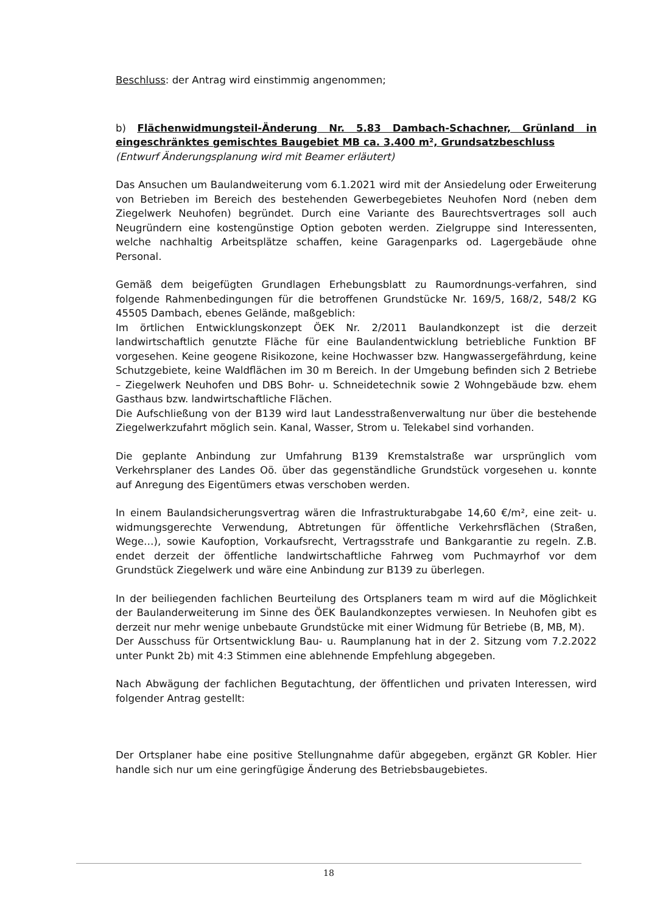Beschluss: der Antrag wird einstimmig angenommen;
b) Flächenwidmungsteil-Änderung Nr. 5.83 Dambach-Schachner, Grünland in eingeschränktes gemischtes Baugebiet MB ca. 3.400 m², Grundsatzbeschluss
(Entwurf Änderungsplanung wird mit Beamer erläutert)
Das Ansuchen um Baulandweiterung vom 6.1.2021 wird mit der Ansiedelung oder Erweiterung von Betrieben im Bereich des bestehenden Gewerbegebietes Neuhofen Nord (neben dem Ziegelwerk Neuhofen) begründet. Durch eine Variante des Baurechtsvertrages soll auch Neugründern eine kostengünstige Option geboten werden. Zielgruppe sind Interessenten, welche nachhaltig Arbeitsplätze schaffen, keine Garagenparks od. Lagergebäude ohne Personal.
Gemäß dem beigefügten Grundlagen Erhebungsblatt zu Raumordnungs-verfahren, sind folgende Rahmenbedingungen für die betroffenen Grundstücke Nr. 169/5, 168/2, 548/2 KG 45505 Dambach, ebenes Gelände, maßgeblich:
Im örtlichen Entwicklungskonzept ÖEK Nr. 2/2011 Baulandkonzept ist die derzeit landwirtschaftlich genutzte Fläche für eine Baulandentwicklung betriebliche Funktion BF vorgesehen. Keine geogene Risikozone, keine Hochwasser bzw. Hangwassergefährdung, keine Schutzgebiete, keine Waldflächen im 30 m Bereich. In der Umgebung befinden sich 2 Betriebe – Ziegelwerk Neuhofen und DBS Bohr- u. Schneidetechnik sowie 2 Wohngebäude bzw. ehem Gasthaus bzw. landwirtschaftliche Flächen.
Die Aufschließung von der B139 wird laut Landesstraßenverwaltung nur über die bestehende Ziegelwerkzufahrt möglich sein. Kanal, Wasser, Strom u. Telekabel sind vorhanden.
Die geplante Anbindung zur Umfahrung B139 Kremstalstraße war ursprünglich vom Verkehrsplaner des Landes Oö. über das gegenständliche Grundstück vorgesehen u. konnte auf Anregung des Eigentümers etwas verschoben werden.
In einem Baulandsicherungsvertrag wären die Infrastrukturabgabe 14,60 €/m², eine zeit- u. widmungsgerechte Verwendung, Abtretungen für öffentliche Verkehrsflächen (Straßen, Wege…), sowie Kaufoption, Vorkaufsrecht, Vertragsstrafe und Bankgarantie zu regeln. Z.B. endet derzeit der öffentliche landwirtschaftliche Fahrweg vom Puchmayrhof vor dem Grundstück Ziegelwerk und wäre eine Anbindung zur B139 zu überlegen.
In der beiliegenden fachlichen Beurteilung des Ortsplaners team m wird auf die Möglichkeit der Baulanderweiterung im Sinne des ÖEK Baulandkonzeptes verwiesen. In Neuhofen gibt es derzeit nur mehr wenige unbebaute Grundstücke mit einer Widmung für Betriebe (B, MB, M).
Der Ausschuss für Ortsentwicklung Bau- u. Raumplanung hat in der 2. Sitzung vom 7.2.2022 unter Punkt 2b) mit 4:3 Stimmen eine ablehnende Empfehlung abgegeben.
Nach Abwägung der fachlichen Begutachtung, der öffentlichen und privaten Interessen, wird folgender Antrag gestellt:
Der Ortsplaner habe eine positive Stellungnahme dafür abgegeben, ergänzt GR Kobler. Hier handle sich nur um eine geringfügige Änderung des Betriebsbaugebietes.
18